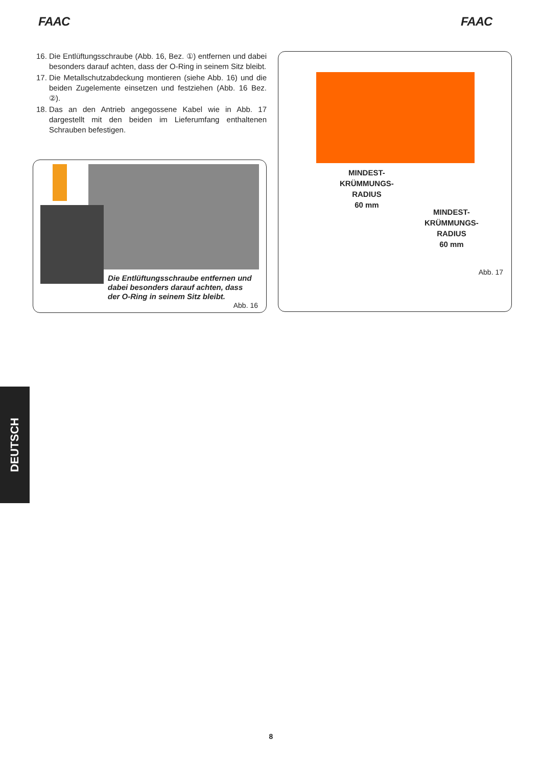FAAC FAAC
16. Die Entlüftungsschraube (Abb. 16, Bez. ①) entfernen und dabei besonders darauf achten, dass der O-Ring in seinem Sitz bleibt.
17. Die Metallschutzabdeckung montieren (siehe Abb. 16) und die beiden Zugelemente einsetzen und festziehen (Abb. 16 Bez. ②).
18. Das an den Antrieb angegossene Kabel wie in Abb. 17 dargestellt mit den beiden im Lieferumfang enthaltenen Schrauben befestigen.
Die Entlüftungsschraube entfernen und dabei besonders darauf achten, dass der O-Ring in seinem Sitz bleibt.
Abb. 16
MINDEST-
KRÜMMUNGS-
RADIUS
60 mm
MINDEST-
KRÜMMUNGS-
RADIUS
60 mm
Abb. 17
DEUTSCH
8